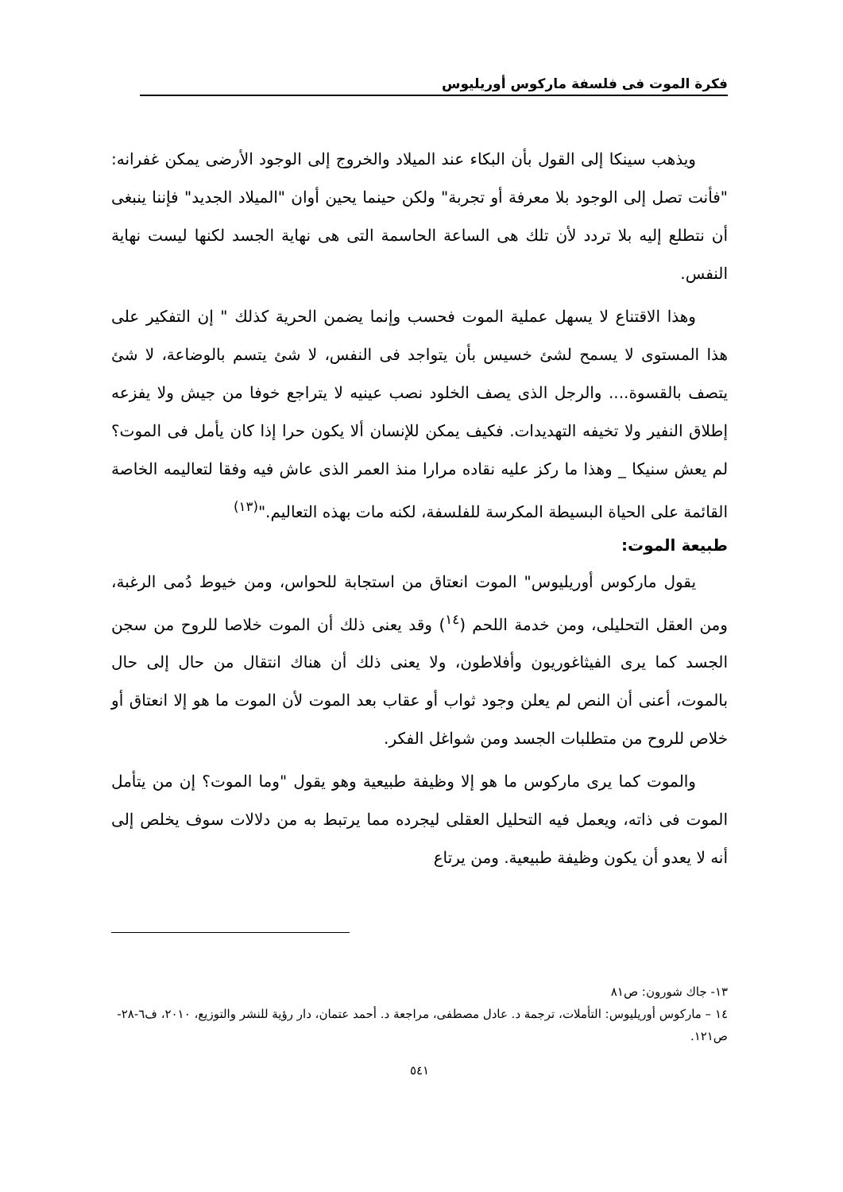فكرة الموت فى فلسفة ماركوس أوريليوس
ويذهب سينكا إلى القول بأن البكاء عند الميلاد والخروج إلى الوجود الأرضى يمكن غفرانه: "فأنت تصل إلى الوجود بلا معرفة أو تجربة" ولكن حينما يحين أوان "الميلاد الجديد" فإننا ينبغى أن نتطلع إليه بلا تردد لأن تلك هى الساعة الحاسمة التى هى نهاية الجسد لكنها ليست نهاية النفس.
وهذا الاقتناع لا يسهل عملية الموت فحسب وإنما يضمن الحرية كذلك " إن التفكير على هذا المستوى لا يسمح لشئ خسيس بأن يتواجد فى النفس، لا شئ يتسم بالوضاعة، لا شئ يتصف بالقسوة.... والرجل الذى يصف الخلود نصب عينيه لا يتراجع خوفا من جيش ولا يفزعه إطلاق النفير ولا تخيفه التهديدات. فكيف يمكن للإنسان ألا يكون حرا إذا كان يأمل فى الموت؟ لم يعش سنيكا _ وهذا ما ركز عليه نقاده مرارا منذ العمر الذى عاش فيه وفقا لتعاليمه الخاصة القائمة على الحياة البسيطة المكرسة للفلسفة، لكنه مات بهذه التعاليم."<sup>(١٣)</sup>
طبيعة الموت:
يقول ماركوس أوريليوس" الموت انعتاق من استجابة للحواس، ومن خيوط دُمى الرغبة، ومن العقل التحليلى، ومن خدمة اللحم (<sup>١٤</sup>) وقد يعنى ذلك أن الموت خلاصا للروح من سجن الجسد كما يرى الفيثاغوريون وأفلاطون، ولا يعنى ذلك أن هناك انتقال من حال إلى حال بالموت، أعنى أن النص لم يعلن وجود ثواب أو عقاب بعد الموت لأن الموت ما هو إلا انعتاق أو خلاص للروح من متطلبات الجسد ومن شواغل الفكر.
والموت كما يرى ماركوس ما هو إلا وظيفة طبيعية وهو يقول "وما الموت؟ إن من يتأمل الموت فى ذاته، ويعمل فيه التحليل العقلى ليجرده مما يرتبط به من دلالات سوف يخلص إلى أنه لا يعدو أن يكون وظيفة طبيعية. ومن يرتاع
١٣- جاك شورون: ص٨١
١٤ – ماركوس أوريليوس: التأملات، ترجمة د. عادل مصطفى، مراجعة د. أحمد عتمان، دار رؤية للنشر والتوزيع، ٢٠١٠، ف٦-٢٨-ص١٢١.
٥٤١